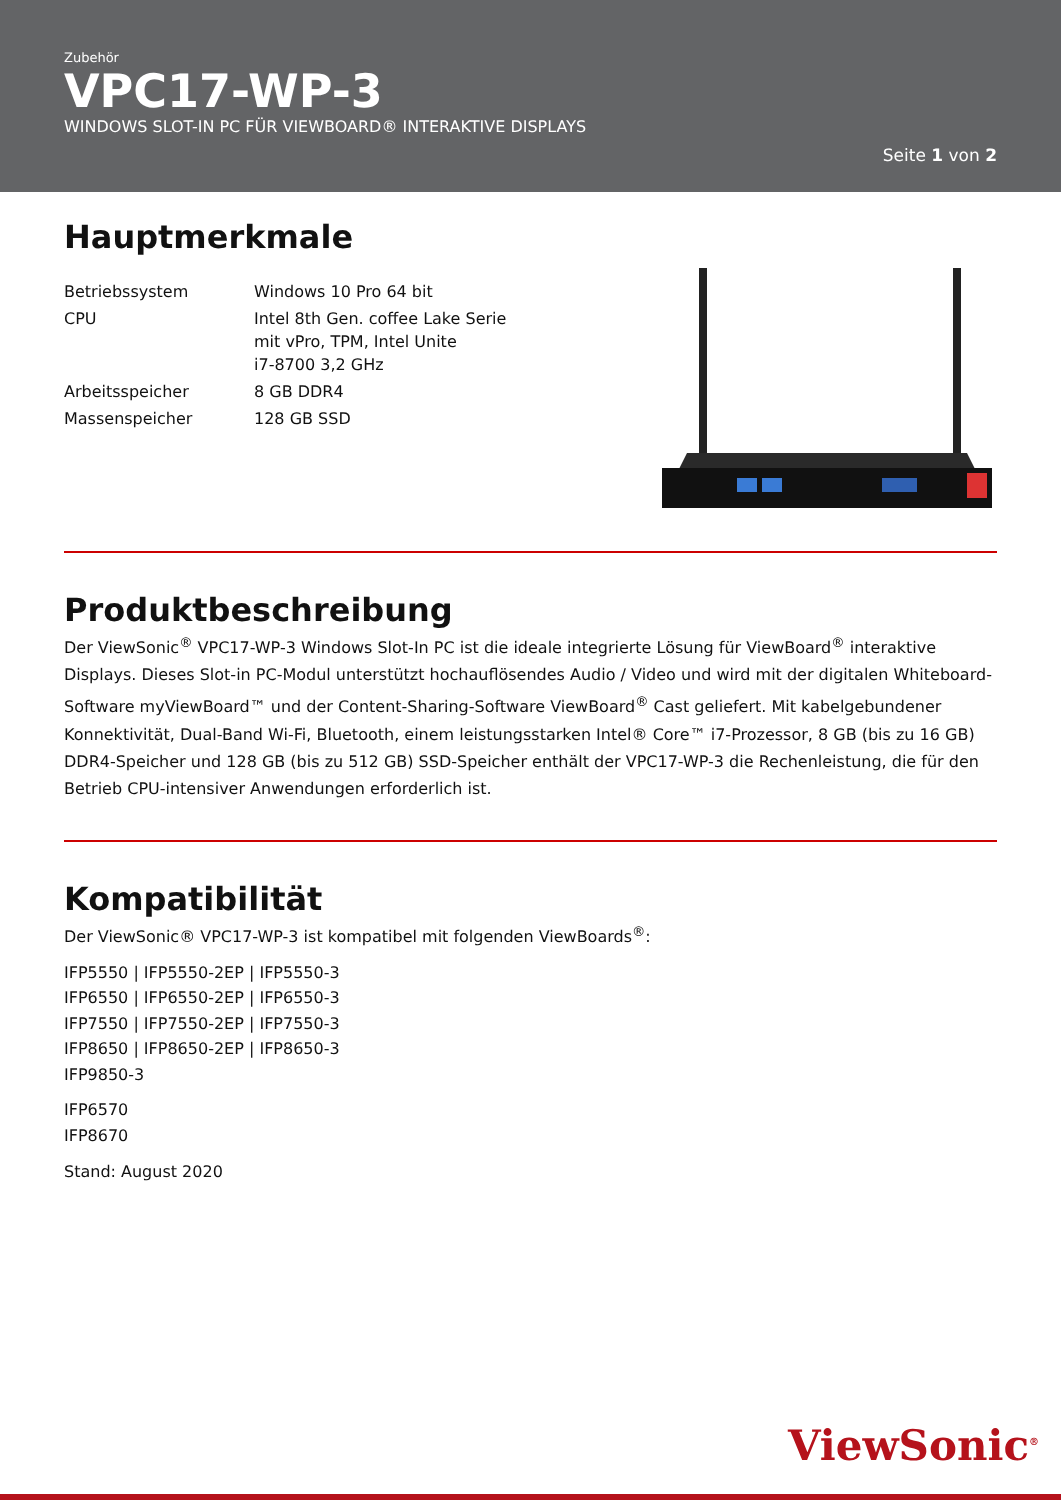Zubehör
VPC17-WP-3
WINDOWS SLOT-IN PC FÜR VIEWBOARD® INTERAKTIVE DISPLAYS
Seite 1 von 2
Hauptmerkmale
| Betriebssystem | Windows 10 Pro 64 bit |
| CPU | Intel 8th Gen. coffee Lake Serie mit vPro, TPM, Intel Unite i7-8700 3,2 GHz |
| Arbeitsspeicher | 8 GB DDR4 |
| Massenspeicher | 128 GB SSD |
Produktbeschreibung
Der ViewSonic<sup>®</sup> VPC17-WP-3 Windows Slot-In PC ist die ideale integrierte Lösung für ViewBoard<sup>®</sup> interaktive Displays. Dieses Slot-in PC-Modul unterstützt hochauflösendes Audio / Video und wird mit der digitalen Whiteboard-Software myViewBoard™ und der Content-Sharing-Software ViewBoard<sup>®</sup> Cast geliefert. Mit kabelgebundener Konnektivität, Dual-Band Wi-Fi, Bluetooth, einem leistungsstarken Intel® Core™ i7-Prozessor, 8 GB (bis zu 16 GB) DDR4-Speicher und 128 GB (bis zu 512 GB) SSD-Speicher enthält der VPC17-WP-3 die Rechenleistung, die für den Betrieb CPU-intensiver Anwendungen erforderlich ist.
Kompatibilität
Der ViewSonic® VPC17-WP-3 ist kompatibel mit folgenden ViewBoards<sup>®</sup>:
IFP5550 | IFP5550-2EP | IFP5550-3
IFP6550 | IFP6550-2EP | IFP6550-3
IFP7550 | IFP7550-2EP | IFP7550-3
IFP8650 | IFP8650-2EP | IFP8650-3
IFP9850-3
IFP6570
IFP8670
Stand: August 2020
ViewSonic<sup>®</sup>